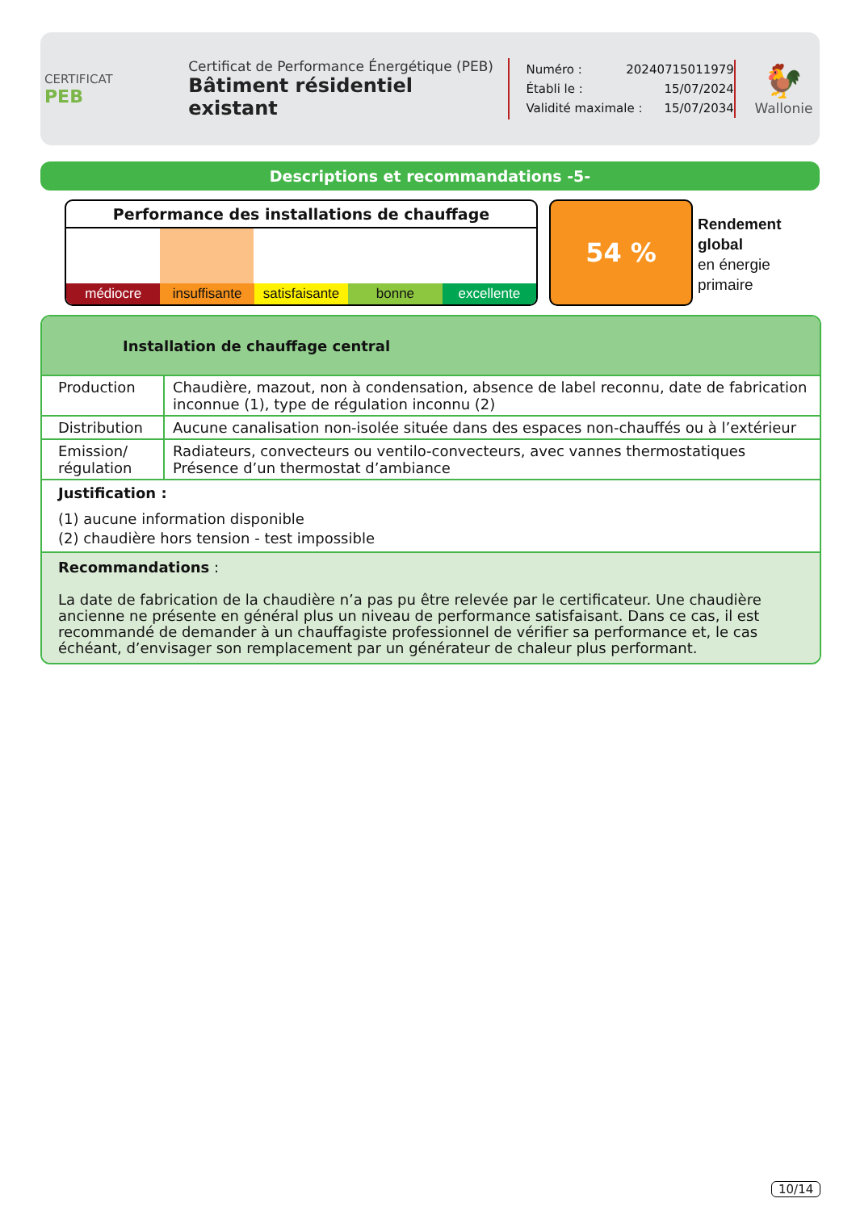CERTIFICAT
PEB
Certificat de Performance Énergétique (PEB)
Bâtiment résidentiel existant
Numéro : 20240715011979
Établi le : 15/07/2024
Validité maximale : 15/07/2034
🐓
Wallonie
Descriptions et recommandations -5-
Performance des installations de chauffage
médiocre insuffisante satisfaisante bonne excellente
54 %
Rendement
global
en énergie
primaire
Installation de chauffage central
| Production | Chaudière, mazout, non à condensation, absence de label reconnu, date de fabrication inconnue (1), type de régulation inconnu (2) |
| Distribution | Aucune canalisation non-isolée située dans des espaces non-chauffés ou à l’extérieur |
| Emission/ régulation | Radiateurs, convecteurs ou ventilo-convecteurs, avec vannes thermostatiques Présence d’un thermostat d’ambiance |
Justification :
(1) aucune information disponible
(2) chaudière hors tension - test impossible
Recommandations :
La date de fabrication de la chaudière n’a pas pu être relevée par le certificateur. Une chaudière ancienne ne présente en général plus un niveau de performance satisfaisant. Dans ce cas, il est recommandé de demander à un chauffagiste professionnel de vérifier sa performance et, le cas échéant, d’envisager son remplacement par un générateur de chaleur plus performant.
10/14